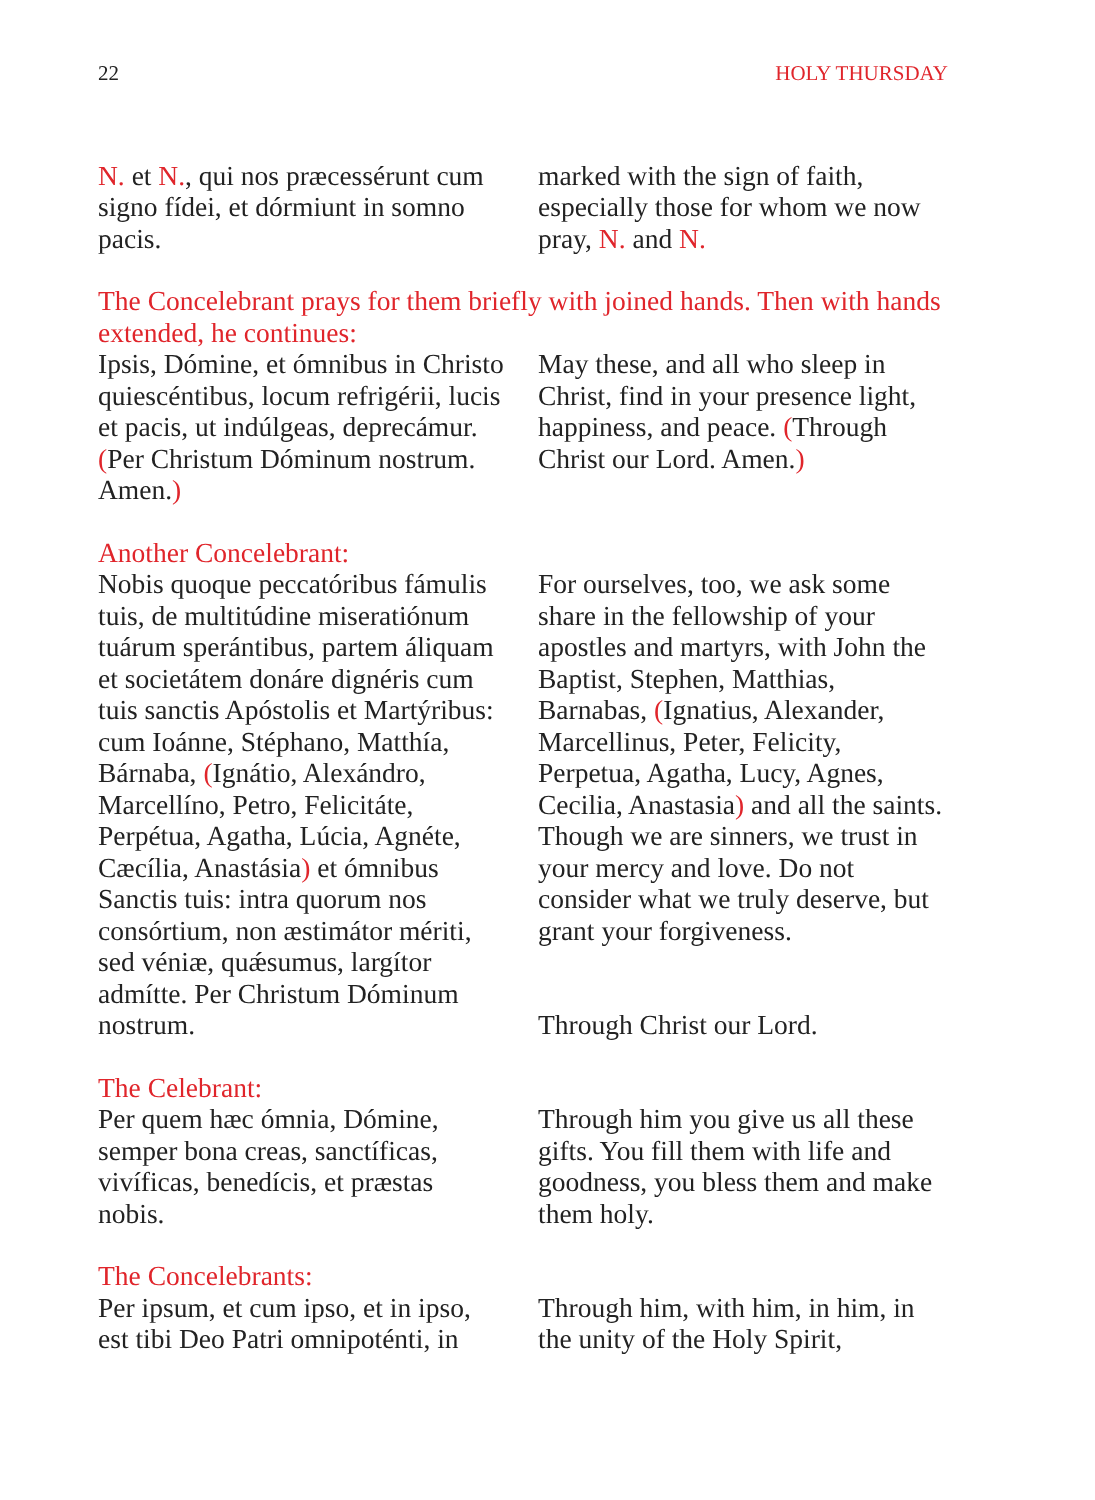22 HOLY THURSDAY
N. et N., qui nos præcessérunt cum signo fídei, et dórmiunt in somno pacis.
marked with the sign of faith, especially those for whom we now pray, N. and N.
The Concelebrant prays for them briefly with joined hands. Then with hands extended, he continues:
Ipsis, Dómine, et ómnibus in Christo quiescéntibus, locum refrigérii, lucis et pacis, ut indúlgeas, deprecámur. (Per Christum Dóminum nostrum. Amen.)
May these, and all who sleep in Christ, find in your presence light, happiness, and peace. (Through Christ our Lord. Amen.)
Another Concelebrant:
Nobis quoque peccatóribus fámulis tuis, de multitúdine miseratiónum tuárum sperántibus, partem áliquam et societátem donáre dignéris cum tuis sanctis Apóstolis et Martýribus: cum Ioánne, Stéphano, Matthía, Bárnaba, (Ignátio, Alexándro, Marcellíno, Petro, Felicitáte, Perpétua, Agatha, Lúcia, Agnéte, Cæcília, Anastásia) et ómnibus Sanctis tuis: intra quorum nos consórtium, non æstimátor mériti, sed véniæ, quǽsumus, largítor admítte. Per Christum Dóminum nostrum.
For ourselves, too, we ask some share in the fellowship of your apostles and martyrs, with John the Baptist, Stephen, Matthias, Barnabas, (Ignatius, Alexander, Marcellinus, Peter, Felicity, Perpetua, Agatha, Lucy, Agnes, Cecilia, Anastasia) and all the saints. Though we are sinners, we trust in your mercy and love. Do not consider what we truly deserve, but grant your forgiveness.
Through Christ our Lord.
The Celebrant:
Per quem hæc ómnia, Dómine, semper bona creas, sanctíficas, vivíficas, benedícis, et præstas nobis.
Through him you give us all these gifts. You fill them with life and goodness, you bless them and make them holy.
The Concelebrants:
Per ipsum, et cum ipso, et in ipso, est tibi Deo Patri omnipoténti, in
Through him, with him, in him, in the unity of the Holy Spirit,